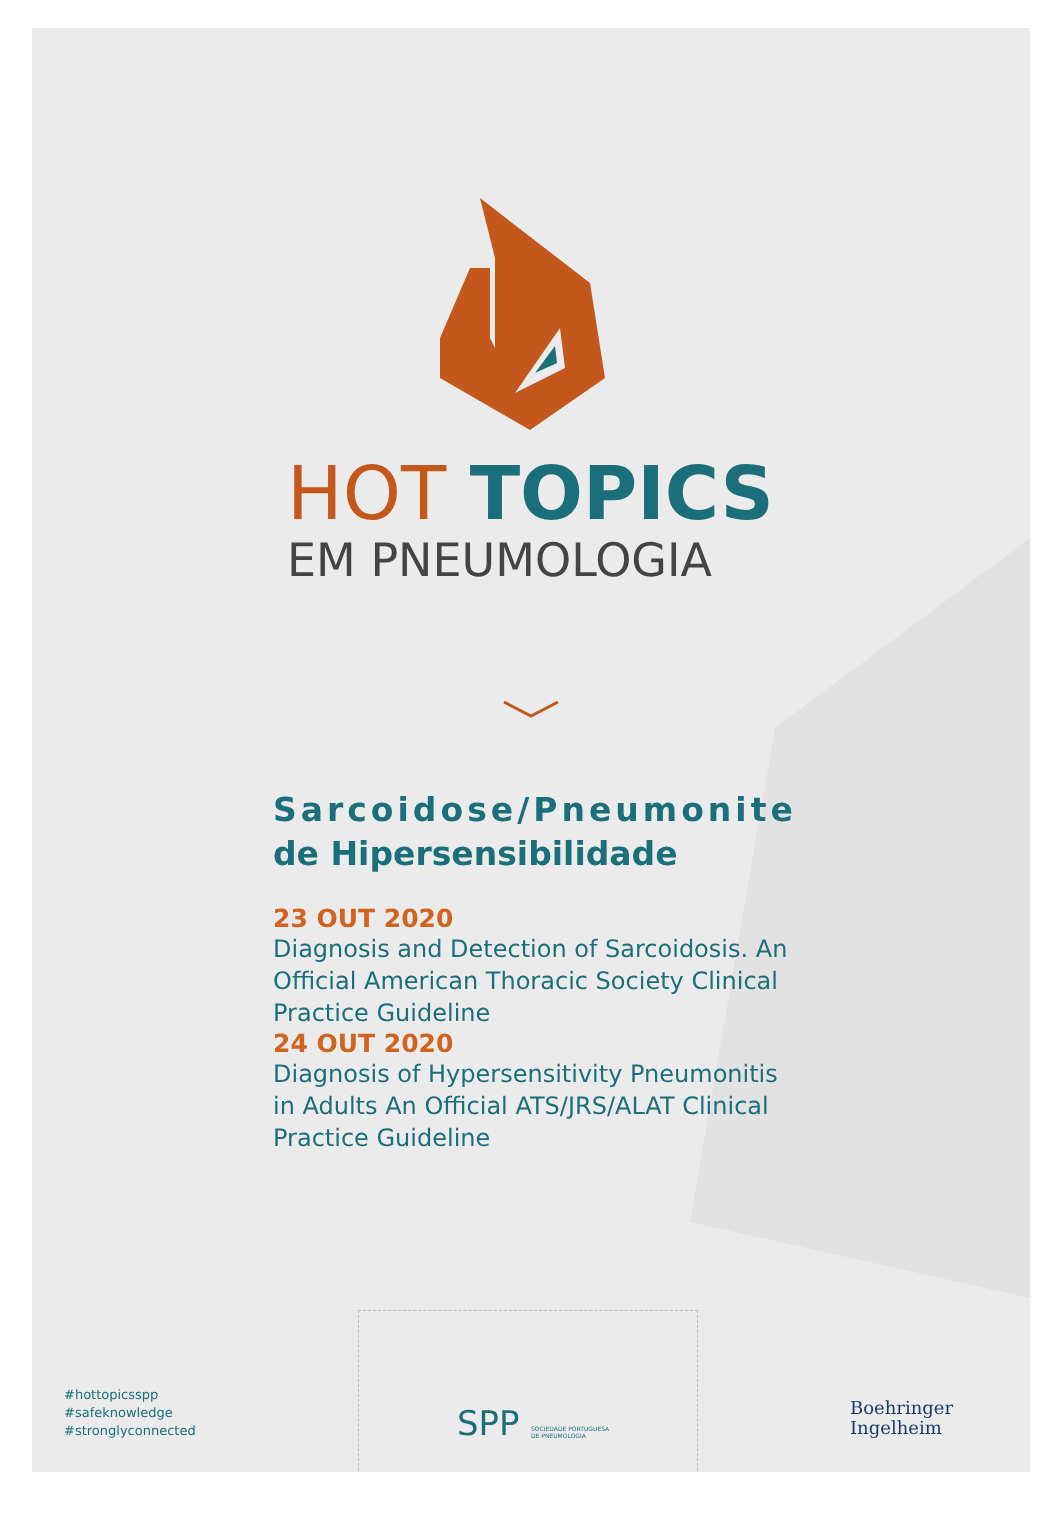HOT TOPICS
EM PNEUMOLOGIA
Sarcoidose/Pneumonite
de Hipersensibilidade
23 OUT 2020
Diagnosis and Detection of Sarcoidosis. An Official American Thoracic Society Clinical Practice Guideline
24 OUT 2020
Diagnosis of Hypersensitivity Pneumonitis in Adults An Official ATS/JRS/ALAT Clinical Practice Guideline
#hottopicsspp
#safeknowledge
#stronglyconnected
SPP SOCIEDADE PORTUGUESA
DE PNEUMOLOGIA
Boehringer
Ingelheim